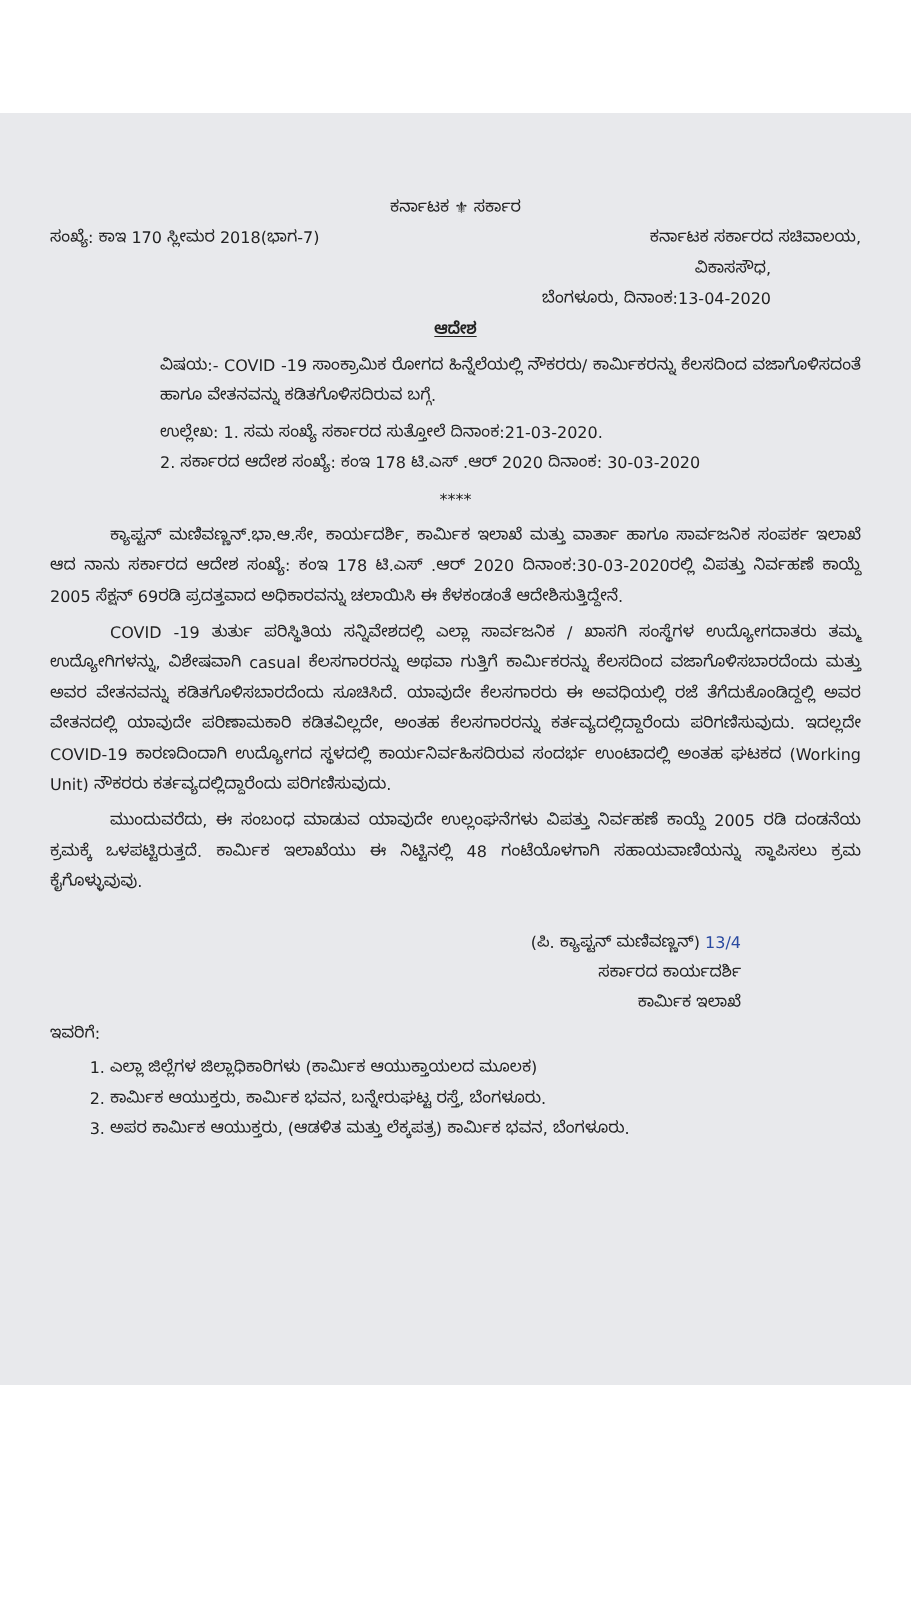ಕರ್ನಾಟಕ ⚜ ಸರ್ಕಾರ
ಸಂಖ್ಯೆ: ಕಾಇ 170 ಸ್ಲೀಮರ 2018(ಭಾಗ-7)
ಕರ್ನಾಟಕ ಸರ್ಕಾರದ ಸಚಿವಾಲಯ,
ವಿಕಾಸಸೌಧ,
ಬೆಂಗಳೂರು, ದಿನಾಂಕ:13-04-2020
ಆದೇಶ
ವಿಷಯ:- COVID -19 ಸಾಂಕ್ರಾಮಿಕ ರೋಗದ ಹಿನ್ನೆಲೆಯಲ್ಲಿ ನೌಕರರು/ ಕಾರ್ಮಿಕರನ್ನು ಕೆಲಸದಿಂದ ವಜಾಗೊಳಿಸದಂತೆ ಹಾಗೂ ವೇತನವನ್ನು ಕಡಿತಗೊಳಿಸದಿರುವ ಬಗ್ಗೆ.
ಉಲ್ಲೇಖ: 1. ಸಮ ಸಂಖ್ಯೆ ಸರ್ಕಾರದ ಸುತ್ತೋಲೆ ದಿನಾಂಕ:21-03-2020.
2. ಸರ್ಕಾರದ ಆದೇಶ ಸಂಖ್ಯೆ: ಕಂಇ 178 ಟಿ.ಎಸ್ .ಆರ್ 2020 ದಿನಾಂಕ: 30-03-2020
****
ಕ್ಯಾಪ್ಟನ್ ಮಣಿವಣ್ಣನ್.ಭಾ.ಆ.ಸೇ, ಕಾರ್ಯದರ್ಶಿ, ಕಾರ್ಮಿಕ ಇಲಾಖೆ ಮತ್ತು ವಾರ್ತಾ ಹಾಗೂ ಸಾರ್ವಜನಿಕ ಸಂಪರ್ಕ ಇಲಾಖೆ ಆದ ನಾನು ಸರ್ಕಾರದ ಆದೇಶ ಸಂಖ್ಯೆ: ಕಂಇ 178 ಟಿ.ಎಸ್ .ಆರ್ 2020 ದಿನಾಂಕ:30-03-2020ರಲ್ಲಿ ವಿಪತ್ತು ನಿರ್ವಹಣೆ ಕಾಯ್ದೆ 2005 ಸೆಕ್ಷನ್ 69ರಡಿ ಪ್ರದತ್ತವಾದ ಅಧಿಕಾರವನ್ನು ಚಲಾಯಿಸಿ ಈ ಕೆಳಕಂಡಂತೆ ಆದೇಶಿಸುತ್ತಿದ್ದೇನೆ.
COVID -19 ತುರ್ತು ಪರಿಸ್ಥಿತಿಯ ಸನ್ನಿವೇಶದಲ್ಲಿ ಎಲ್ಲಾ ಸಾರ್ವಜನಿಕ / ಖಾಸಗಿ ಸಂಸ್ಥೆಗಳ ಉದ್ಯೋಗದಾತರು ತಮ್ಮ ಉದ್ಯೋಗಿಗಳನ್ನು, ವಿಶೇಷವಾಗಿ casual ಕೆಲಸಗಾರರನ್ನು ಅಥವಾ ಗುತ್ತಿಗೆ ಕಾರ್ಮಿಕರನ್ನು ಕೆಲಸದಿಂದ ವಜಾಗೊಳಿಸಬಾರದೆಂದು ಮತ್ತು ಅವರ ವೇತನವನ್ನು ಕಡಿತಗೊಳಿಸಬಾರದೆಂದು ಸೂಚಿಸಿದೆ. ಯಾವುದೇ ಕೆಲಸಗಾರರು ಈ ಅವಧಿಯಲ್ಲಿ ರಜೆ ತೆಗೆದುಕೊಂಡಿದ್ದಲ್ಲಿ ಅವರ ವೇತನದಲ್ಲಿ ಯಾವುದೇ ಪರಿಣಾಮಕಾರಿ ಕಡಿತವಿಲ್ಲದೇ, ಅಂತಹ ಕೆಲಸಗಾರರನ್ನು ಕರ್ತವ್ಯದಲ್ಲಿದ್ದಾರೆಂದು ಪರಿಗಣಿಸುವುದು. ಇದಲ್ಲದೇ COVID-19 ಕಾರಣದಿಂದಾಗಿ ಉದ್ಯೋಗದ ಸ್ಥಳದಲ್ಲಿ ಕಾರ್ಯನಿರ್ವಹಿಸದಿರುವ ಸಂದರ್ಭ ಉಂಟಾದಲ್ಲಿ ಅಂತಹ ಘಟಕದ (Working Unit) ನೌಕರರು ಕರ್ತವ್ಯದಲ್ಲಿದ್ದಾರೆಂದು ಪರಿಗಣಿಸುವುದು.
ಮುಂದುವರೆದು, ಈ ಸಂಬಂಧ ಮಾಡುವ ಯಾವುದೇ ಉಲ್ಲಂಘನೆಗಳು ವಿಪತ್ತು ನಿರ್ವಹಣೆ ಕಾಯ್ದೆ 2005 ರಡಿ ದಂಡನೆಯ ಕ್ರಮಕ್ಕೆ ಒಳಪಟ್ಟಿರುತ್ತದೆ. ಕಾರ್ಮಿಕ ಇಲಾಖೆಯು ಈ ನಿಟ್ಟಿನಲ್ಲಿ 48 ಗಂಟೆಯೊಳಗಾಗಿ ಸಹಾಯವಾಣಿಯನ್ನು ಸ್ಥಾಪಿಸಲು ಕ್ರಮ ಕೈಗೊಳ್ಳುವುವು.
(ಪಿ. ಕ್ಯಾಪ್ಟನ್ ಮಣಿವಣ್ಣನ್) 13/4
ಸರ್ಕಾರದ ಕಾರ್ಯದರ್ಶಿ
ಕಾರ್ಮಿಕ ಇಲಾಖೆ
ಇವರಿಗೆ:
1. ಎಲ್ಲಾ ಜಿಲ್ಲೆಗಳ ಜಿಲ್ಲಾಧಿಕಾರಿಗಳು (ಕಾರ್ಮಿಕ ಆಯುಕ್ತಾಯಲದ ಮೂಲಕ)
2. ಕಾರ್ಮಿಕ ಆಯುಕ್ತರು, ಕಾರ್ಮಿಕ ಭವನ, ಬನ್ನೇರುಘಟ್ಟ ರಸ್ತೆ, ಬೆಂಗಳೂರು.
3. ಅಪರ ಕಾರ್ಮಿಕ ಆಯುಕ್ತರು, (ಆಡಳಿತ ಮತ್ತು ಲೆಕ್ಕಪತ್ರ) ಕಾರ್ಮಿಕ ಭವನ, ಬೆಂಗಳೂರು.